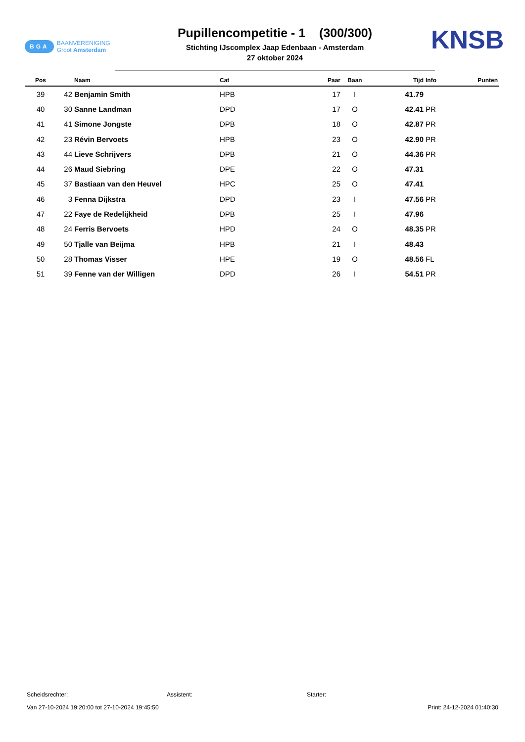BGA BAANVERENIGING
Groot Amsterdam
Pupillencompetitie - 1 (300/300)
Stichting IJscomplex Jaap Edenbaan - Amsterdam
27 oktober 2024
KNSB
| Pos | | Naam | Cat | Paar | Baan | Tijd | Info | Punten |
| --- | --- | --- | --- | --- | --- | --- | --- | --- |
| 39 | 42 | Benjamin Smith | HPB | 17 | I | 41.79 | | |
| 40 | 30 | Sanne Landman | DPD | 17 | O | 42.41 | PR | |
| 41 | 41 | Simone Jongste | DPB | 18 | O | 42.87 | PR | |
| 42 | 23 | Révin Bervoets | HPB | 23 | O | 42.90 | PR | |
| 43 | 44 | Lieve Schrijvers | DPB | 21 | O | 44.36 | PR | |
| 44 | 26 | Maud Siebring | DPE | 22 | O | 47.31 | | |
| 45 | 37 | Bastiaan van den Heuvel | HPC | 25 | O | 47.41 | | |
| 46 | 3 | Fenna Dijkstra | DPD | 23 | I | 47.56 | PR | |
| 47 | 22 | Faye de Redelijkheid | DPB | 25 | I | 47.96 | | |
| 48 | 24 | Ferris Bervoets | HPD | 24 | O | 48.35 | PR | |
| 49 | 50 | Tjalle van Beijma | HPB | 21 | I | 48.43 | | |
| 50 | 28 | Thomas Visser | HPE | 19 | O | 48.56 | FL | |
| 51 | 39 | Fenne van der Willigen | DPD | 26 | I | 54.51 | PR | |
Scheidsrechter: Assistent: Starter:
Van 27-10-2024 19:20:00 tot 27-10-2024 19:45:50 Print: 24-12-2024 01:40:30